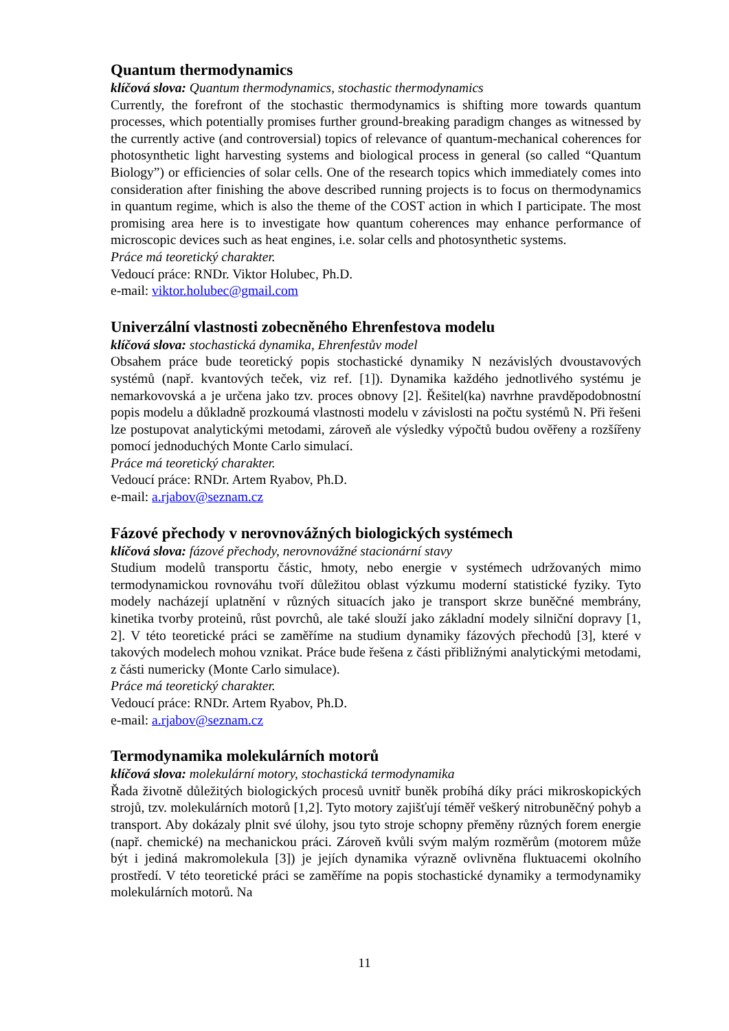Quantum thermodynamics
klíčová slova: Quantum thermodynamics, stochastic thermodynamics
Currently, the forefront of the stochastic thermodynamics is shifting more towards quantum processes, which potentially promises further ground-breaking paradigm changes as witnessed by the currently active (and controversial) topics of relevance of quantum-mechanical coherences for photosynthetic light harvesting systems and biological process in general (so called “Quantum Biology”) or efficiencies of solar cells. One of the research topics which immediately comes into consideration after finishing the above described running projects is to focus on thermodynamics in quantum regime, which is also the theme of the COST action in which I participate. The most promising area here is to investigate how quantum coherences may enhance performance of microscopic devices such as heat engines, i.e. solar cells and photosynthetic systems.
Práce má teoretický charakter.
Vedoucí práce: RNDr. Viktor Holubec, Ph.D.
e-mail: viktor.holubec@gmail.com
Univerzální vlastnosti zobecněného Ehrenfestova modelu
klíčová slova: stochastická dynamika, Ehrenfestův model
Obsahem práce bude teoretický popis stochastické dynamiky N nezávislých dvoustavových systémů (např. kvantových teček, viz ref. [1]). Dynamika každého jednotlivého systému je nemarkovovská a je určena jako tzv. proces obnovy [2]. Řešitel(ka) navrhne pravděpodobnostní popis modelu a důkladně prozkoumá vlastnosti modelu v závislosti na počtu systémů N. Při řešeni lze postupovat analytickými metodami, zároveň ale výsledky výpočtů budou ověřeny a rozšířeny pomocí jednoduchých Monte Carlo simulací.
Práce má teoretický charakter.
Vedoucí práce: RNDr. Artem Ryabov, Ph.D.
e-mail: a.rjabov@seznam.cz
Fázové přechody v nerovnovážných biologických systémech
klíčová slova: fázové přechody, nerovnovážné stacionární stavy
Studium modelů transportu částic, hmoty, nebo energie v systémech udržovaných mimo termodynamickou rovnováhu tvoří důležitou oblast výzkumu moderní statistické fyziky. Tyto modely nacházejí uplatnění v různých situacích jako je transport skrze buněčné membrány, kinetika tvorby proteinů, růst povrchů, ale také slouží jako základní modely silniční dopravy [1, 2]. V této teoretické práci se zaměříme na studium dynamiky fázových přechodů [3], které v takových modelech mohou vznikat. Práce bude řešena z části přibližnými analytickými metodami, z části numericky (Monte Carlo simulace).
Práce má teoretický charakter.
Vedoucí práce: RNDr. Artem Ryabov, Ph.D.
e-mail: a.rjabov@seznam.cz
Termodynamika molekulárních motorů
klíčová slova: molekulární motory, stochastická termodynamika
Řada životně důležitých biologických procesů uvnitř buněk probíhá díky práci mikroskopických strojů, tzv. molekulárních motorů [1,2]. Tyto motory zajišťují téměř veškerý nitrobuněčný pohyb a transport. Aby dokázaly plnit své úlohy, jsou tyto stroje schopny přeměny různých forem energie (např. chemické) na mechanickou práci. Zároveň kvůli svým malým rozměrům (motorem může být i jediná makromolekula [3]) je jejích dynamika výrazně ovlivněna fluktuacemi okolního prostředí. V této teoretické práci se zaměříme na popis stochastické dynamiky a termodynamiky molekulárních motorů. Na
11